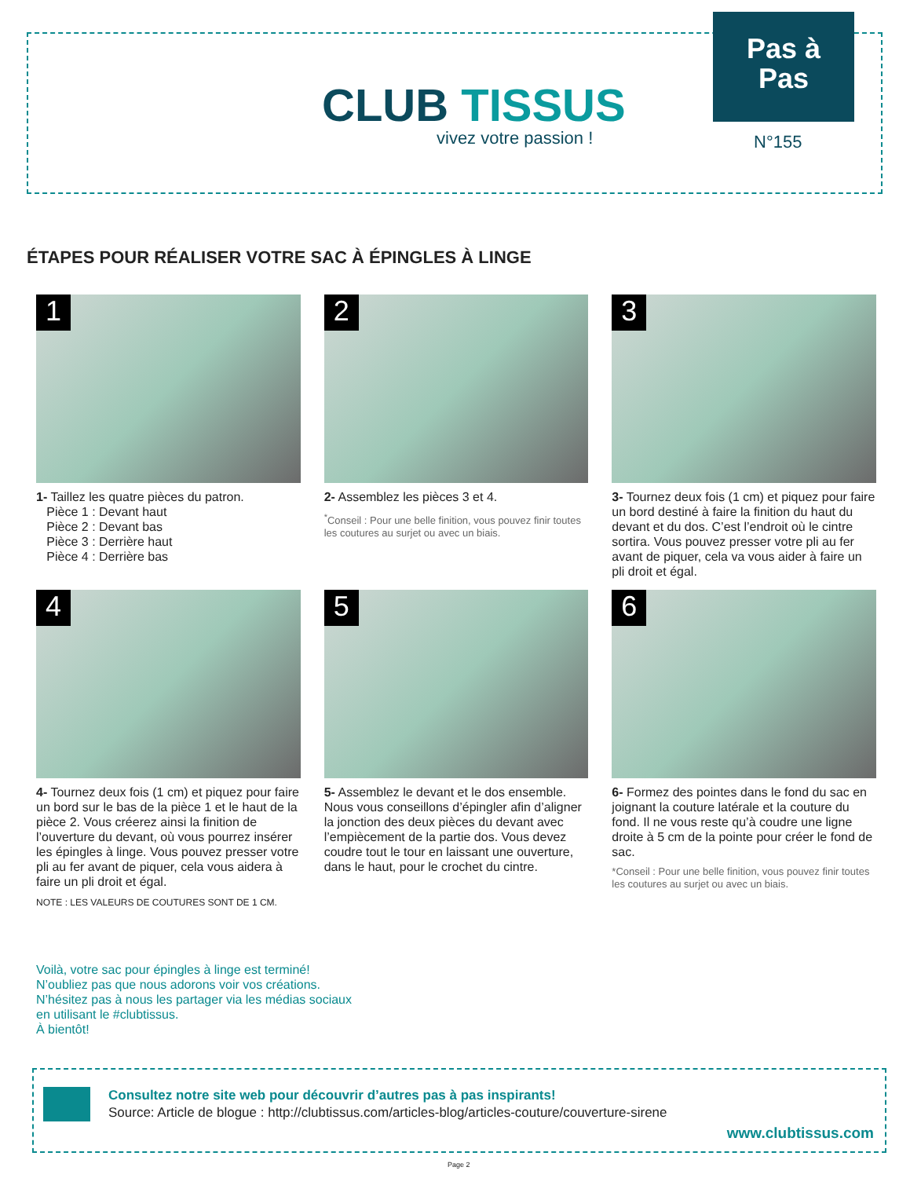CLUB TISSUS
vivez votre passion !
Pas à
Pas
N°155
ÉTAPES POUR RÉALISER VOTRE SAC À ÉPINGLES À LINGE
1
1- Taillez les quatre pièces du patron.
Pièce 1 : Devant haut
Pièce 2 : Devant bas
Pièce 3 : Derrière haut
Pièce 4 : Derrière bas
2
2- Assemblez les pièces 3 et 4.
<sup>*</sup> Conseil : Pour une belle finition, vous pouvez finir toutes les coutures au surjet ou avec un biais.
3
3- Tournez deux fois (1 cm) et piquez pour faire un bord destiné à faire la finition du haut du devant et du dos. C’est l’endroit où le cintre sortira. Vous pouvez presser votre pli au fer avant de piquer, cela va vous aider à faire un pli droit et égal.
4
4- Tournez deux fois (1 cm) et piquez pour faire un bord sur le bas de la pièce 1 et le haut de la pièce 2. Vous créerez ainsi la finition de l’ouverture du devant, où vous pourrez insérer les épingles à linge. Vous pouvez presser votre pli au fer avant de piquer, cela vous aidera à faire un pli droit et égal.
5
5- Assemblez le devant et le dos ensemble. Nous vous conseillons d’épingler afin d’aligner la jonction des deux pièces du devant avec l’empiècement de la partie dos. Vous devez coudre tout le tour en laissant une ouverture, dans le haut, pour le crochet du cintre.
6
6- Formez des pointes dans le fond du sac en joignant la couture latérale et la couture du fond. Il ne vous reste qu’à coudre une ligne droite à 5 cm de la pointe pour créer le fond de sac.
*Conseil : Pour une belle finition, vous pouvez finir toutes les coutures au surjet ou avec un biais.
NOTE : LES VALEURS DE COUTURES SONT DE 1 CM.
Voilà, votre sac pour épingles à linge est terminé!
N’oubliez pas que nous adorons voir vos créations.
N’hésitez pas à nous les partager via les médias sociaux
en utilisant le #clubtissus.
À bientôt!
Consultez notre site web pour découvrir d’autres pas à pas inspirants!
Source: Article de blogue : http://clubtissus.com/articles-blog/articles-couture/couverture-sirene
www.clubtissus.com
Page 2